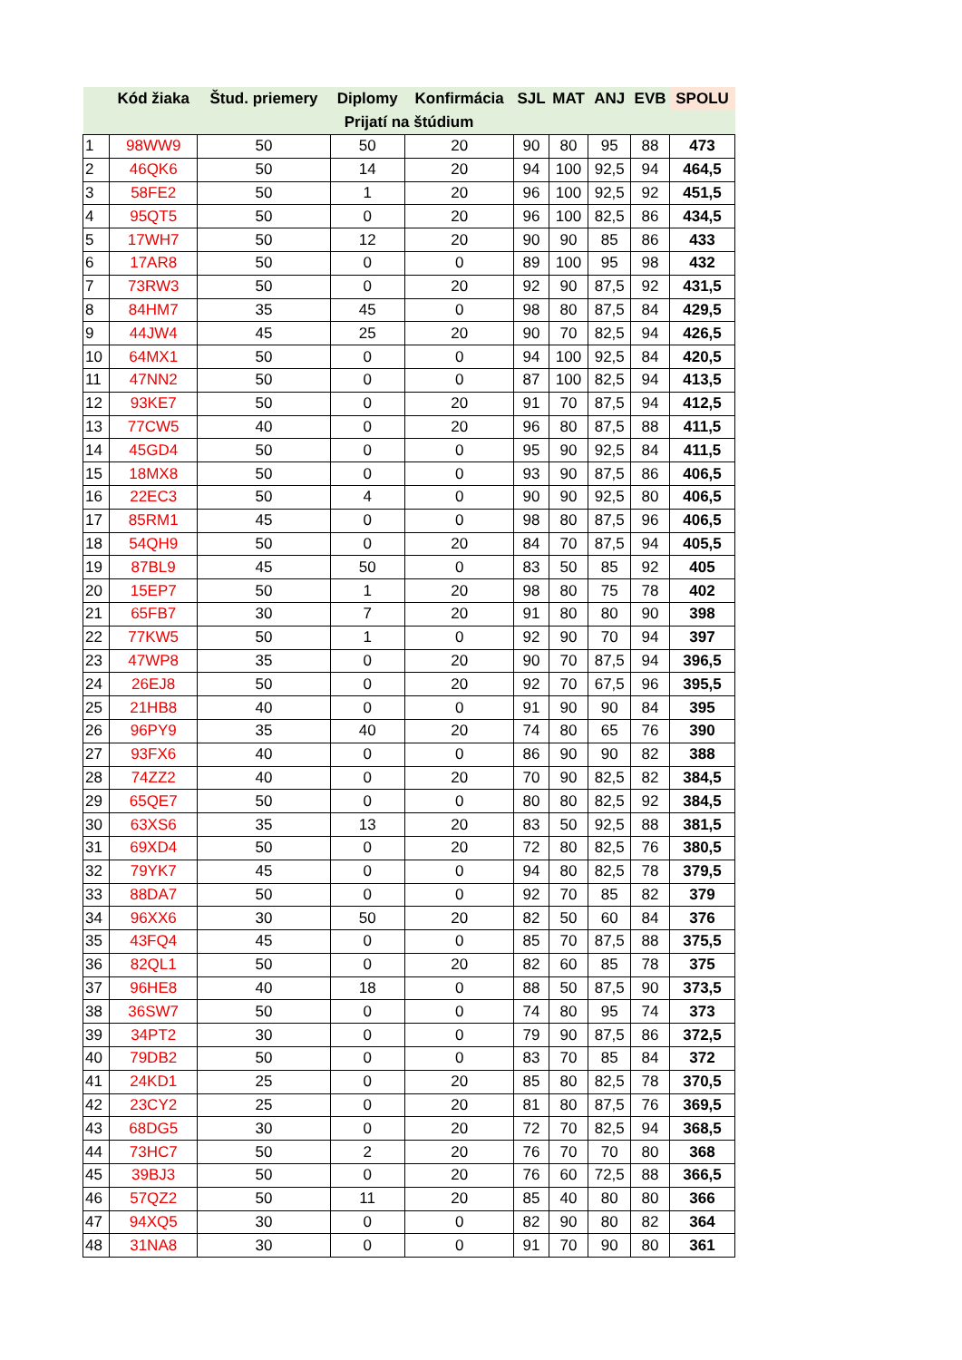| | Kód žiaka | Štud. priemery | Diplomy | Konfirmácia | SJL | MAT | ANJ | EVB | SPOLU |
| --- | --- | --- | --- | --- | --- | --- | --- | --- | --- |
| Prijatí na štúdium | | | | | | | | | |
| 1 | 98WW9 | 50 | 50 | 20 | 90 | 80 | 95 | 88 | 473 |
| 2 | 46QK6 | 50 | 14 | 20 | 94 | 100 | 92,5 | 94 | 464,5 |
| 3 | 58FE2 | 50 | 1 | 20 | 96 | 100 | 92,5 | 92 | 451,5 |
| 4 | 95QT5 | 50 | 0 | 20 | 96 | 100 | 82,5 | 86 | 434,5 |
| 5 | 17WH7 | 50 | 12 | 20 | 90 | 90 | 85 | 86 | 433 |
| 6 | 17AR8 | 50 | 0 | 0 | 89 | 100 | 95 | 98 | 432 |
| 7 | 73RW3 | 50 | 0 | 20 | 92 | 90 | 87,5 | 92 | 431,5 |
| 8 | 84HM7 | 35 | 45 | 0 | 98 | 80 | 87,5 | 84 | 429,5 |
| 9 | 44JW4 | 45 | 25 | 20 | 90 | 70 | 82,5 | 94 | 426,5 |
| 10 | 64MX1 | 50 | 0 | 0 | 94 | 100 | 92,5 | 84 | 420,5 |
| 11 | 47NN2 | 50 | 0 | 0 | 87 | 100 | 82,5 | 94 | 413,5 |
| 12 | 93KE7 | 50 | 0 | 20 | 91 | 70 | 87,5 | 94 | 412,5 |
| 13 | 77CW5 | 40 | 0 | 20 | 96 | 80 | 87,5 | 88 | 411,5 |
| 14 | 45GD4 | 50 | 0 | 0 | 95 | 90 | 92,5 | 84 | 411,5 |
| 15 | 18MX8 | 50 | 0 | 0 | 93 | 90 | 87,5 | 86 | 406,5 |
| 16 | 22EC3 | 50 | 4 | 0 | 90 | 90 | 92,5 | 80 | 406,5 |
| 17 | 85RM1 | 45 | 0 | 0 | 98 | 80 | 87,5 | 96 | 406,5 |
| 18 | 54QH9 | 50 | 0 | 20 | 84 | 70 | 87,5 | 94 | 405,5 |
| 19 | 87BL9 | 45 | 50 | 0 | 83 | 50 | 85 | 92 | 405 |
| 20 | 15EP7 | 50 | 1 | 20 | 98 | 80 | 75 | 78 | 402 |
| 21 | 65FB7 | 30 | 7 | 20 | 91 | 80 | 80 | 90 | 398 |
| 22 | 77KW5 | 50 | 1 | 0 | 92 | 90 | 70 | 94 | 397 |
| 23 | 47WP8 | 35 | 0 | 20 | 90 | 70 | 87,5 | 94 | 396,5 |
| 24 | 26EJ8 | 50 | 0 | 20 | 92 | 70 | 67,5 | 96 | 395,5 |
| 25 | 21HB8 | 40 | 0 | 0 | 91 | 90 | 90 | 84 | 395 |
| 26 | 96PY9 | 35 | 40 | 20 | 74 | 80 | 65 | 76 | 390 |
| 27 | 93FX6 | 40 | 0 | 0 | 86 | 90 | 90 | 82 | 388 |
| 28 | 74ZZ2 | 40 | 0 | 20 | 70 | 90 | 82,5 | 82 | 384,5 |
| 29 | 65QE7 | 50 | 0 | 0 | 80 | 80 | 82,5 | 92 | 384,5 |
| 30 | 63XS6 | 35 | 13 | 20 | 83 | 50 | 92,5 | 88 | 381,5 |
| 31 | 69XD4 | 50 | 0 | 20 | 72 | 80 | 82,5 | 76 | 380,5 |
| 32 | 79YK7 | 45 | 0 | 0 | 94 | 80 | 82,5 | 78 | 379,5 |
| 33 | 88DA7 | 50 | 0 | 0 | 92 | 70 | 85 | 82 | 379 |
| 34 | 96XX6 | 30 | 50 | 20 | 82 | 50 | 60 | 84 | 376 |
| 35 | 43FQ4 | 45 | 0 | 0 | 85 | 70 | 87,5 | 88 | 375,5 |
| 36 | 82QL1 | 50 | 0 | 20 | 82 | 60 | 85 | 78 | 375 |
| 37 | 96HE8 | 40 | 18 | 0 | 88 | 50 | 87,5 | 90 | 373,5 |
| 38 | 36SW7 | 50 | 0 | 0 | 74 | 80 | 95 | 74 | 373 |
| 39 | 34PT2 | 30 | 0 | 0 | 79 | 90 | 87,5 | 86 | 372,5 |
| 40 | 79DB2 | 50 | 0 | 0 | 83 | 70 | 85 | 84 | 372 |
| 41 | 24KD1 | 25 | 0 | 20 | 85 | 80 | 82,5 | 78 | 370,5 |
| 42 | 23CY2 | 25 | 0 | 20 | 81 | 80 | 87,5 | 76 | 369,5 |
| 43 | 68DG5 | 30 | 0 | 20 | 72 | 70 | 82,5 | 94 | 368,5 |
| 44 | 73HC7 | 50 | 2 | 20 | 76 | 70 | 70 | 80 | 368 |
| 45 | 39BJ3 | 50 | 0 | 20 | 76 | 60 | 72,5 | 88 | 366,5 |
| 46 | 57QZ2 | 50 | 11 | 20 | 85 | 40 | 80 | 80 | 366 |
| 47 | 94XQ5 | 30 | 0 | 0 | 82 | 90 | 80 | 82 | 364 |
| 48 | 31NA8 | 30 | 0 | 0 | 91 | 70 | 90 | 80 | 361 |